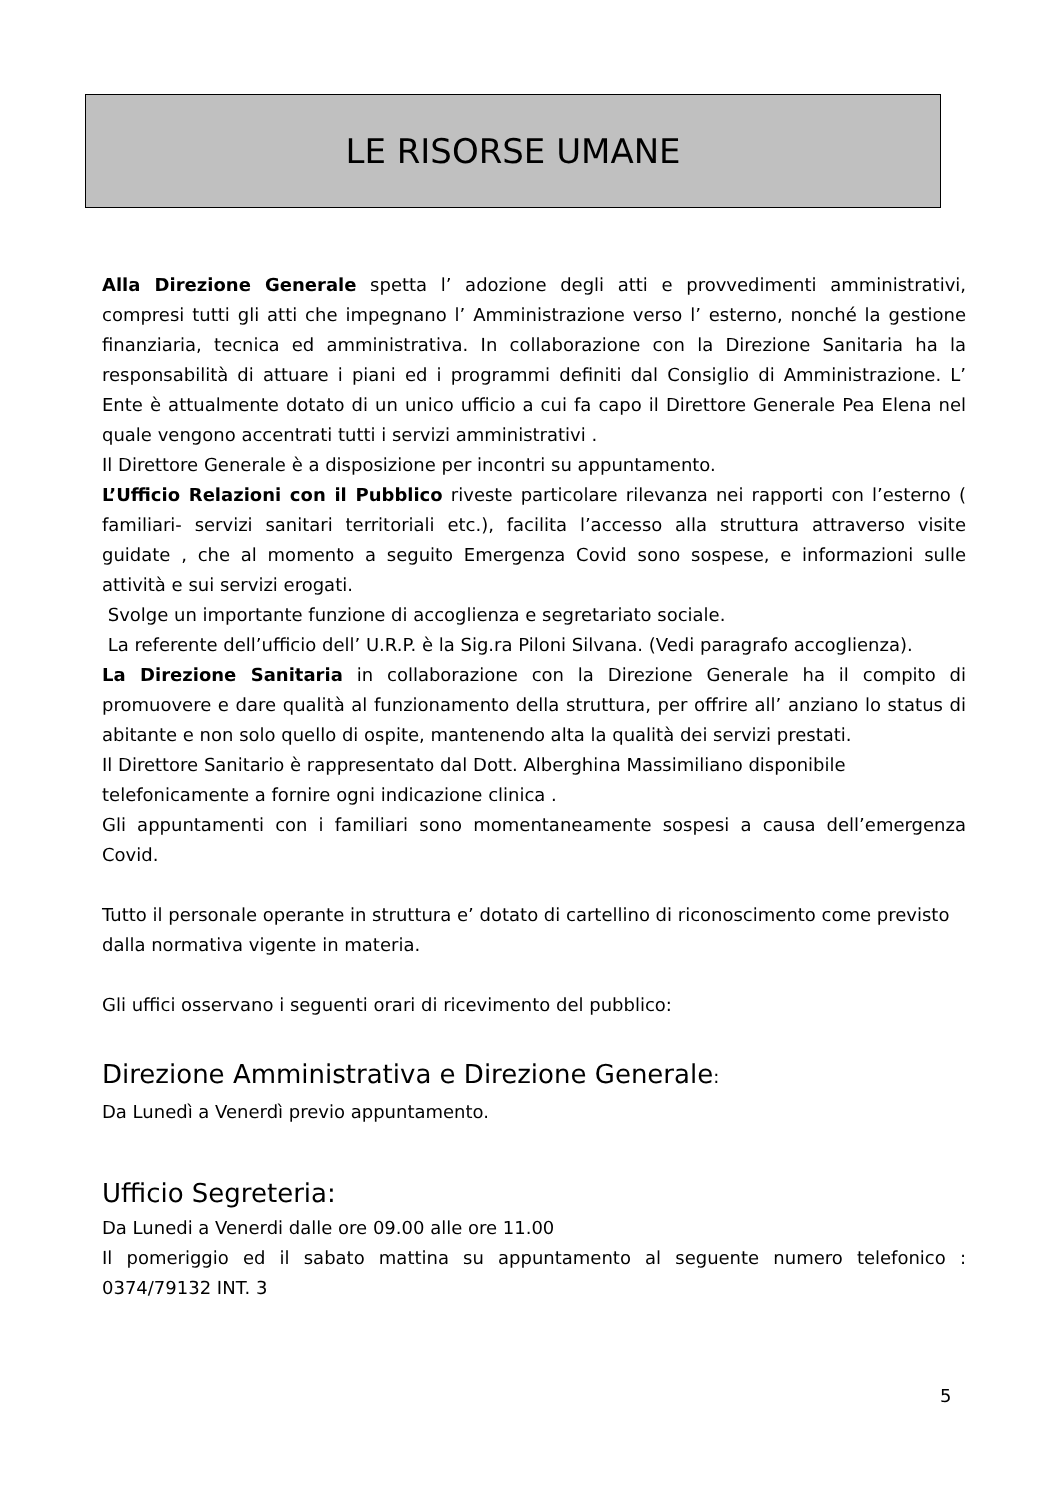LE RISORSE UMANE
Alla Direzione Generale spetta l’ adozione degli atti e provvedimenti amministrativi, compresi tutti gli atti che impegnano l’ Amministrazione verso l’ esterno, nonché la gestione finanziaria, tecnica ed amministrativa. In collaborazione con la Direzione Sanitaria ha la responsabilità di attuare i piani ed i programmi definiti dal Consiglio di Amministrazione. L’ Ente è attualmente dotato di un unico ufficio a cui fa capo il Direttore Generale Pea Elena nel quale vengono accentrati tutti i servizi amministrativi .
Il Direttore Generale è a disposizione per incontri su appuntamento.
L’Ufficio Relazioni con il Pubblico riveste particolare rilevanza nei rapporti con l’esterno ( familiari- servizi sanitari territoriali etc.), facilita l’accesso alla struttura attraverso visite guidate , che al momento a seguito Emergenza Covid sono sospese, e informazioni sulle attività e sui servizi erogati.
Svolge un importante funzione di accoglienza e segretariato sociale.
La referente dell’ufficio dell’ U.R.P. è la Sig.ra Piloni Silvana. (Vedi paragrafo accoglienza).
La Direzione Sanitaria in collaborazione con la Direzione Generale ha il compito di promuovere e dare qualità al funzionamento della struttura, per offrire all’ anziano lo status di abitante e non solo quello di ospite, mantenendo alta la qualità dei servizi prestati.
Il Direttore Sanitario è rappresentato dal Dott. Alberghina Massimiliano disponibile telefonicamente a fornire ogni indicazione clinica .
Gli appuntamenti con i familiari sono momentaneamente sospesi a causa dell’emergenza Covid.
Tutto il personale operante in struttura e’ dotato di cartellino di riconoscimento come previsto dalla normativa vigente in materia.
Gli uffici osservano i seguenti orari di ricevimento del pubblico:
Direzione Amministrativa e Direzione Generale:
Da Lunedì a Venerdì previo appuntamento.
Ufficio Segreteria:
Da Lunedi a Venerdi dalle ore 09.00 alle ore 11.00
Il pomeriggio ed il sabato mattina su appuntamento al seguente numero telefonico : 0374/79132 INT. 3
5